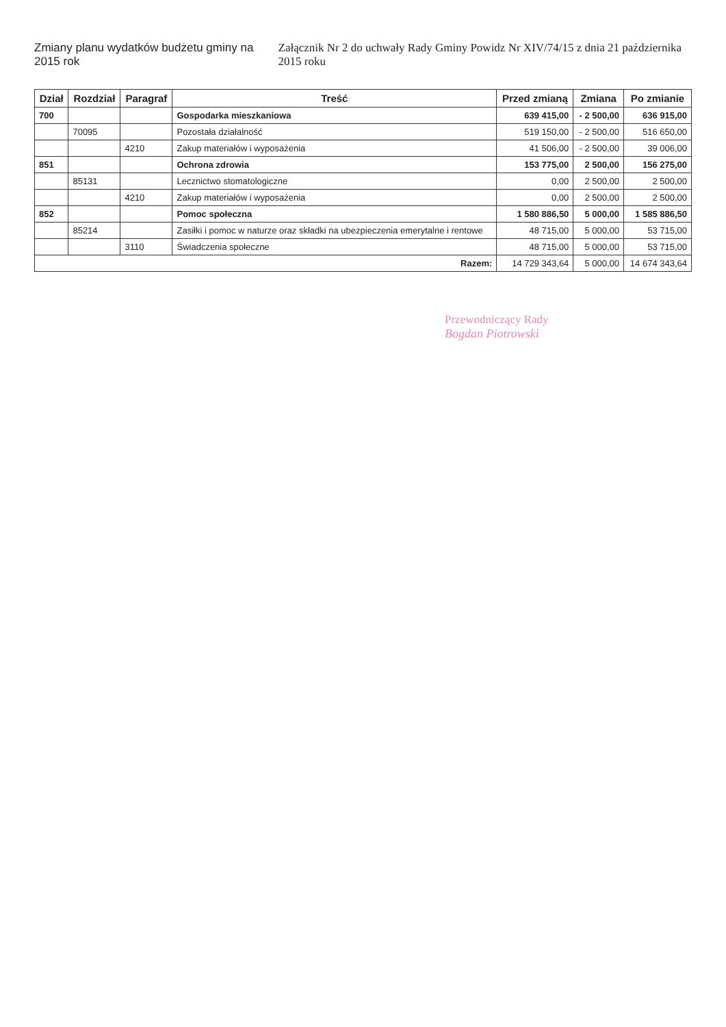Zmiany planu wydatków budżetu gminy na 2015 rok
Załącznik Nr 2 do uchwały Rady Gminy Powidz Nr XIV/74/15 z dnia 21 października 2015 roku
| Dział | Rozdział | Paragraf | Treść | Przed zmianą | Zmiana | Po zmianie |
| --- | --- | --- | --- | --- | --- | --- |
| 700 | | | Gospodarka mieszkaniowa | 639 415,00 | - 2 500,00 | 636 915,00 |
| | 70095 | | Pozostała działalność | 519 150,00 | - 2 500,00 | 516 650,00 |
| | | 4210 | Zakup materiałów i wyposażenia | 41 506,00 | - 2 500,00 | 39 006,00 |
| 851 | | | Ochrona zdrowia | 153 775,00 | 2 500,00 | 156 275,00 |
| | 85131 | | Lecznictwo stomatologiczne | 0,00 | 2 500,00 | 2 500,00 |
| | | 4210 | Zakup materiałów i wyposażenia | 0,00 | 2 500,00 | 2 500,00 |
| 852 | | | Pomoc społeczna | 1 580 886,50 | 5 000,00 | 1 585 886,50 |
| | 85214 | | Zasiłki i pomoc w naturze oraz składki na ubezpieczenia emerytalne i rentowe | 48 715,00 | 5 000,00 | 53 715,00 |
| | | 3110 | Świadczenia społeczne | 48 715,00 | 5 000,00 | 53 715,00 |
| Razem: | | | | 14 729 343,64 | 5 000,00 | 14 674 343,64 |
Przewodniczący Rady
Bogdan Piotrowski